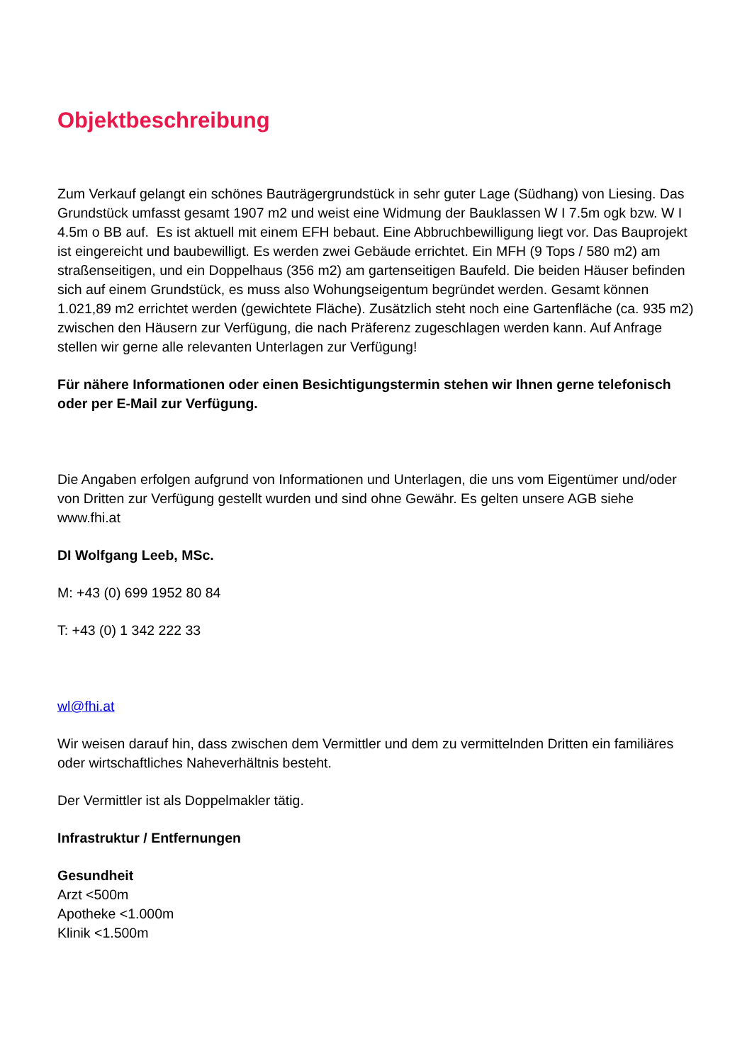Objektbeschreibung
Zum Verkauf gelangt ein schönes Bauträgergrundstück in sehr guter Lage (Südhang) von Liesing. Das Grundstück umfasst gesamt 1907 m2 und weist eine Widmung der Bauklassen W I 7.5m ogk bzw. W I 4.5m o BB auf. Es ist aktuell mit einem EFH bebaut. Eine Abbruchbewilligung liegt vor. Das Bauprojekt ist eingereicht und baubewilligt. Es werden zwei Gebäude errichtet. Ein MFH (9 Tops / 580 m2) am straßenseitigen, und ein Doppelhaus (356 m2) am gartenseitigen Baufeld. Die beiden Häuser befinden sich auf einem Grundstück, es muss also Wohungseigentum begründet werden. Gesamt können 1.021,89 m2 errichtet werden (gewichtete Fläche). Zusätzlich steht noch eine Gartenfläche (ca. 935 m2) zwischen den Häusern zur Verfügung, die nach Präferenz zugeschlagen werden kann. Auf Anfrage stellen wir gerne alle relevanten Unterlagen zur Verfügung!
Für nähere Informationen oder einen Besichtigungstermin stehen wir Ihnen gerne telefonisch oder per E-Mail zur Verfügung.
Die Angaben erfolgen aufgrund von Informationen und Unterlagen, die uns vom Eigentümer und/oder von Dritten zur Verfügung gestellt wurden und sind ohne Gewähr. Es gelten unsere AGB siehe www.fhi.at
DI Wolfgang Leeb, MSc.
M: +43 (0) 699 1952 80 84
T: +43 (0) 1 342 222 33
wl@fhi.at
Wir weisen darauf hin, dass zwischen dem Vermittler und dem zu vermittelnden Dritten ein familiäres oder wirtschaftliches Naheverhältnis besteht.
Der Vermittler ist als Doppelmakler tätig.
Infrastruktur / Entfernungen
Gesundheit
Arzt <500m
Apotheke <1.000m
Klinik <1.500m